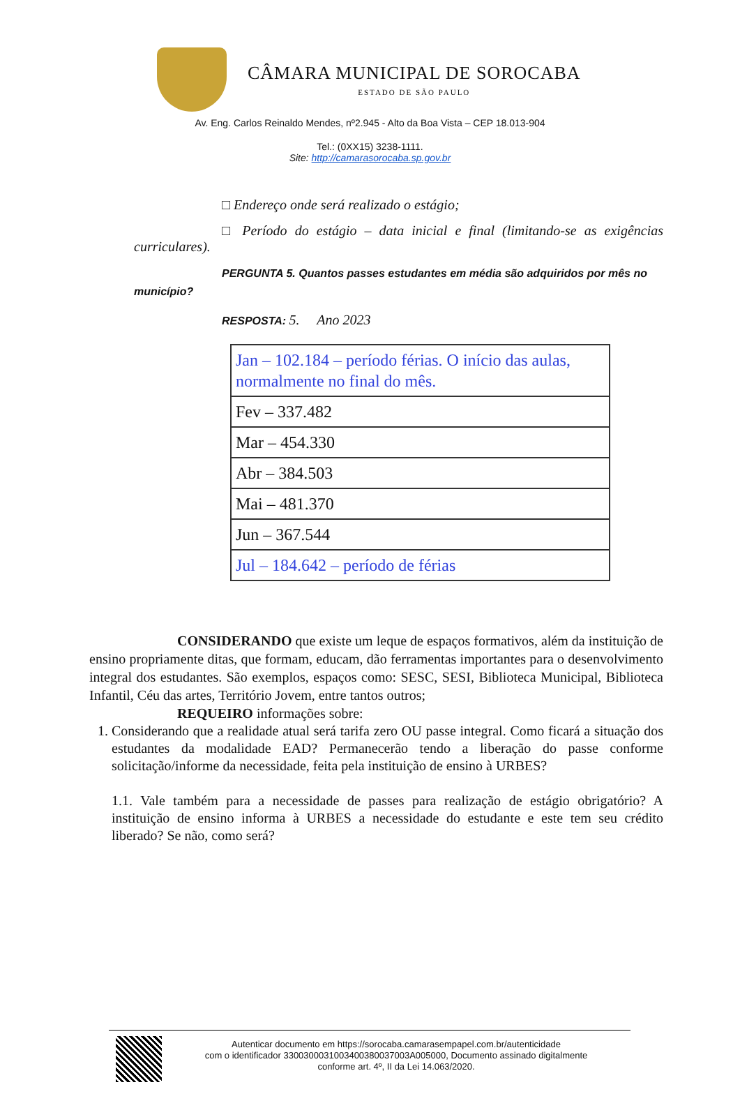CÂMARA MUNICIPAL DE SOROCABA
ESTADO DE SÃO PAULO
Av. Eng. Carlos Reinaldo Mendes, nº2.945 - Alto da Boa Vista – CEP 18.013-904
Tel.: (0XX15) 3238-1111.
Site: http://camarasorocaba.sp.gov.br
□ Endereço onde será realizado o estágio;
□ Período do estágio – data inicial e final (limitando-se as exigências curriculares).
PERGUNTA 5. Quantos passes estudantes em média são adquiridos por mês no município?
RESPOSTA: 5. Ano 2023
| Jan – 102.184 – período férias. O início das aulas, normalmente no final do mês. |
| Fev – 337.482 |
| Mar – 454.330 |
| Abr – 384.503 |
| Mai – 481.370 |
| Jun – 367.544 |
| Jul – 184.642 – período de férias |
CONSIDERANDO que existe um leque de espaços formativos, além da instituição de ensino propriamente ditas, que formam, educam, dão ferramentas importantes para o desenvolvimento integral dos estudantes. São exemplos, espaços como: SESC, SESI, Biblioteca Municipal, Biblioteca Infantil, Céu das artes, Território Jovem, entre tantos outros;
REQUEIRO informações sobre:
1. Considerando que a realidade atual será tarifa zero OU passe integral. Como ficará a situação dos estudantes da modalidade EAD? Permanecerão tendo a liberação do passe conforme solicitação/informe da necessidade, feita pela instituição de ensino à URBES?
1.1. Vale também para a necessidade de passes para realização de estágio obrigatório? A instituição de ensino informa à URBES a necessidade do estudante e este tem seu crédito liberado? Se não, como será?
Autenticar documento em https://sorocaba.camarasempapel.com.br/autenticidade
com o identificador 3300300031003400380037003A005000, Documento assinado digitalmente
conforme art. 4º, II da Lei 14.063/2020.